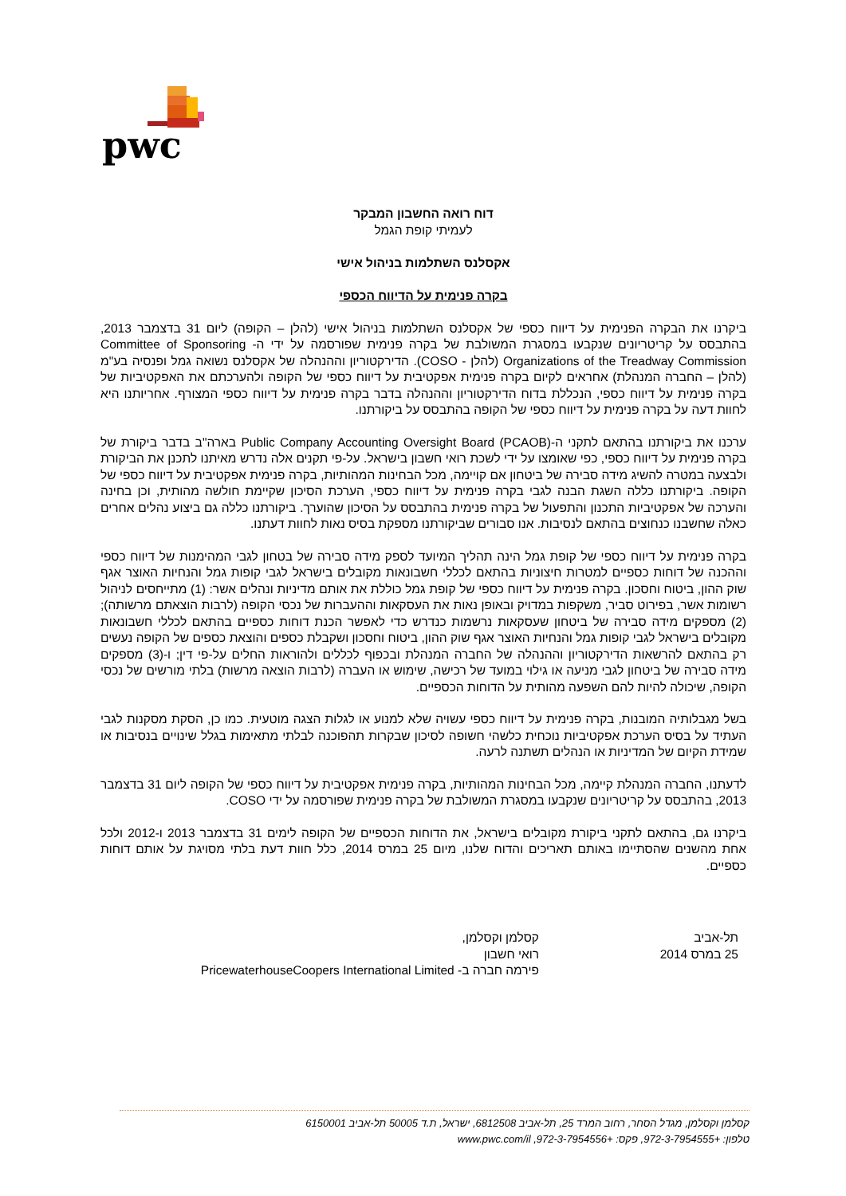pwc
דוח רואה החשבון המבקר
לעמיתי קופת הגמל
אקסלנס השתלמות בניהול אישי
בקרה פנימית על הדיווח הכספי
ביקרנו את הבקרה הפנימית על דיווח כספי של אקסלנס השתלמות בניהול אישי (להלן – הקופה) ליום 31 בדצמבר 2013, בהתבסס על קריטריונים שנקבעו במסגרת המשולבת של בקרה פנימית שפורסמה על ידי ה- Committee of Sponsoring Organizations of the Treadway Commission (להלן - COSO). הדירקטוריון וההנהלה של אקסלנס נשואה גמל ופנסיה בע"מ (להלן – החברה המנהלת) אחראים לקיום בקרה פנימית אפקטיבית על דיווח כספי של הקופה ולהערכתם את האפקטיביות של בקרה פנימית על דיווח כספי, הנכללת בדוח הדירקטוריון וההנהלה בדבר בקרה פנימית על דיווח כספי המצורף. אחריותנו היא לחוות דעה על בקרה פנימית על דיווח כספי של הקופה בהתבסס על ביקורתנו.
ערכנו את ביקורתנו בהתאם לתקני ה-Public Company Accounting Oversight Board (PCAOB) בארה"ב בדבר ביקורת של בקרה פנימית על דיווח כספי, כפי שאומצו על ידי לשכת רואי חשבון בישראל. על-פי תקנים אלה נדרש מאיתנו לתכנן את הביקורת ולבצעה במטרה להשיג מידה סבירה של ביטחון אם קויימה, מכל הבחינות המהותיות, בקרה פנימית אפקטיבית על דיווח כספי של הקופה. ביקורתנו כללה השגת הבנה לגבי בקרה פנימית על דיווח כספי, הערכת הסיכון שקיימת חולשה מהותית, וכן בחינה והערכה של אפקטיביות התכנון והתפעול של בקרה פנימית בהתבסס על הסיכון שהוערך. ביקורתנו כללה גם ביצוע נהלים אחרים כאלה שחשבנו כנחוצים בהתאם לנסיבות. אנו סבורים שביקורתנו מספקת בסיס נאות לחוות דעתנו.
בקרה פנימית על דיווח כספי של קופת גמל הינה תהליך המיועד לספק מידה סבירה של בטחון לגבי המהימנות של דיווח כספי וההכנה של דוחות כספיים למטרות חיצוניות בהתאם לכללי חשבונאות מקובלים בישראל לגבי קופות גמל והנחיות האוצר אגף שוק ההון, ביטוח וחסכון. בקרה פנימית על דיווח כספי של קופת גמל כוללת את אותם מדיניות ונהלים אשר: (1) מתייחסים לניהול רשומות אשר, בפירוט סביר, משקפות במדויק ובאופן נאות את העסקאות וההעברות של נכסי הקופה (לרבות הוצאתם מרשותה); (2) מספקים מידה סבירה של ביטחון שעסקאות נרשמות כנדרש כדי לאפשר הכנת דוחות כספיים בהתאם לכללי חשבונאות מקובלים בישראל לגבי קופות גמל והנחיות האוצר אגף שוק ההון, ביטוח וחסכון ושקבלת כספים והוצאת כספים של הקופה נעשים רק בהתאם להרשאות הדירקטוריון וההנהלה של החברה המנהלת ובכפוף לכללים ולהוראות החלים על-פי דין; ו-(3) מספקים מידה סבירה של ביטחון לגבי מניעה או גילוי במועד של רכישה, שימוש או העברה (לרבות הוצאה מרשות) בלתי מורשים של נכסי הקופה, שיכולה להיות להם השפעה מהותית על הדוחות הכספיים.
בשל מגבלותיה המובנות, בקרה פנימית על דיווח כספי עשויה שלא למנוע או לגלות הצגה מוטעית. כמו כן, הסקת מסקנות לגבי העתיד על בסיס הערכת אפקטיביות נוכחית כלשהי חשופה לסיכון שבקרות תהפוכנה לבלתי מתאימות בגלל שינויים בנסיבות או שמידת הקיום של המדיניות או הנהלים תשתנה לרעה.
לדעתנו, החברה המנהלת קיימה, מכל הבחינות המהותיות, בקרה פנימית אפקטיבית על דיווח כספי של הקופה ליום 31 בדצמבר 2013, בהתבסס על קריטריונים שנקבעו במסגרת המשולבת של בקרה פנימית שפורסמה על ידי COSO.
ביקרנו גם, בהתאם לתקני ביקורת מקובלים בישראל, את הדוחות הכספיים של הקופה לימים 31 בדצמבר 2013 ו-2012 ולכל אחת מהשנים שהסתיימו באותם תאריכים והדוח שלנו, מיום 25 במרס 2014, כלל חוות דעת בלתי מסויגת על אותם דוחות כספיים.
תל-אביב
25 במרס 2014
קסלמן וקסלמן,
רואי חשבון
פירמה חברה ב- PricewaterhouseCoopers International Limited
קסלמן וקסלמן, מגדל הסחר, רחוב המרד 25, תל-אביב 6812508, ישראל, ת.ד 50005 תל-אביב 6150001
טלפון: +972-3-7954555, פקס: +972-3-7954556, www.pwc.com/il